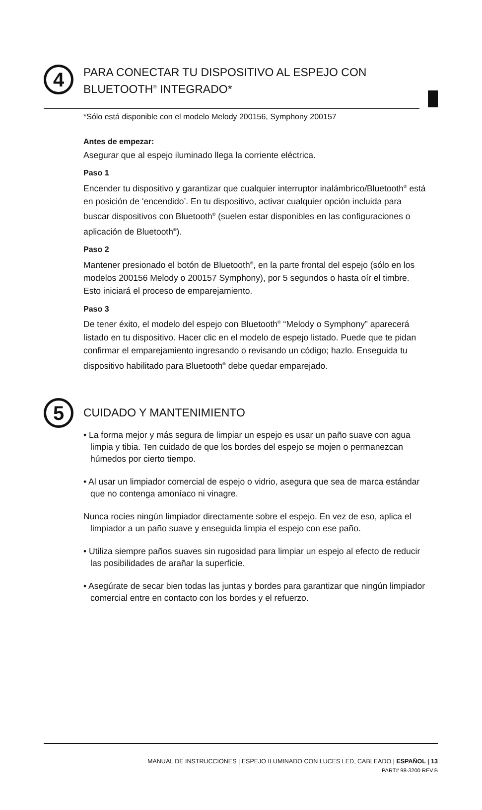4
PARA CONECTAR TU DISPOSITIVO AL ESPEJO CON BLUETOOTH<sup>®</sup> INTEGRADO*
*Sólo está disponible con el modelo Melody 200156, Symphony 200157
Antes de empezar:
Asegurar que al espejo iluminado llega la corriente eléctrica.
Paso 1
Encender tu dispositivo y garantizar que cualquier interruptor inalámbrico/Bluetooth<sup>®</sup> está en posición de ‘encendido’. En tu dispositivo, activar cualquier opción incluida para buscar dispositivos con Bluetooth<sup>®</sup> (suelen estar disponibles en las configuraciones o aplicación de Bluetooth<sup>®</sup>).
Paso 2
Mantener presionado el botón de Bluetooth<sup>®</sup>, en la parte frontal del espejo (sólo en los modelos 200156 Melody o 200157 Symphony), por 5 segundos o hasta oír el timbre. Esto iniciará el proceso de emparejamiento.
Paso 3
De tener éxito, el modelo del espejo con Bluetooth<sup>®</sup> “Melody o Symphony” aparecerá listado en tu dispositivo. Hacer clic en el modelo de espejo listado. Puede que te pidan confirmar el emparejamiento ingresando o revisando un código; hazlo. Enseguida tu dispositivo habilitado para Bluetooth<sup>®</sup> debe quedar emparejado.
5
CUIDADO Y MANTENIMIENTO
• La forma mejor y más segura de limpiar un espejo es usar un paño suave con agua limpia y tibia. Ten cuidado de que los bordes del espejo se mojen o permanezcan húmedos por cierto tiempo.
• Al usar un limpiador comercial de espejo o vidrio, asegura que sea de marca estándar que no contenga amoníaco ni vinagre.
Nunca rocíes ningún limpiador directamente sobre el espejo. En vez de eso, aplica el limpiador a un paño suave y enseguida limpia el espejo con ese paño.
• Utiliza siempre paños suaves sin rugosidad para limpiar un espejo al efecto de reducir las posibilidades de arañar la superficie.
• Asegúrate de secar bien todas las juntas y bordes para garantizar que ningún limpiador comercial entre en contacto con los bordes y el refuerzo.
MANUAL DE INSTRUCCIONES | ESPEJO ILUMINADO CON LUCES LED, CABLEADO | ESPAÑOL | 13
PART# 98-3200 REV.B